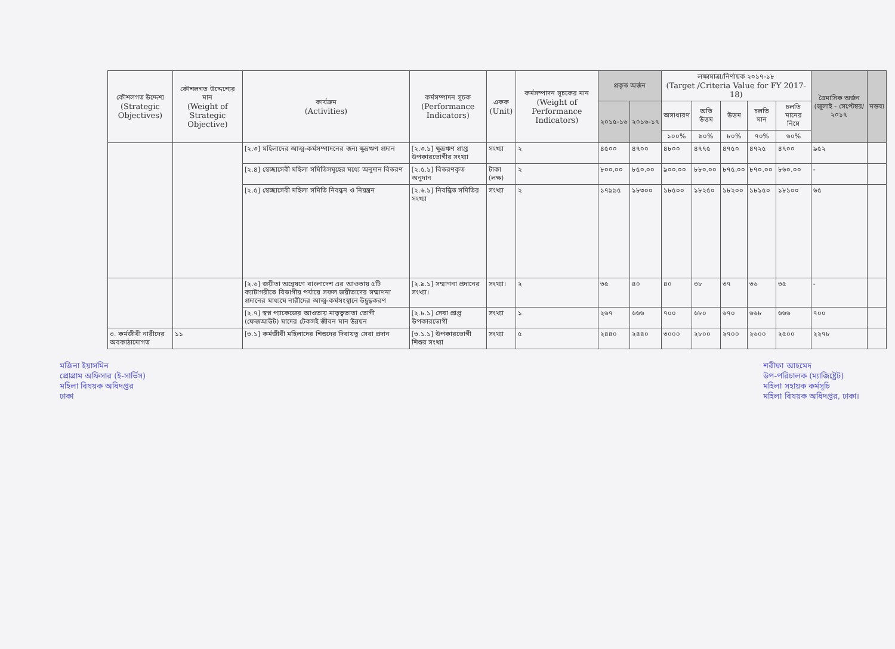| কৌশলগত উদ্দেশ্য (Strategic Objectives) | কৌশলগত উদ্দেশ্যের মান (Weight of Strategic Objective) | কার্যক্রম (Activities) | কর্মসম্পাদন সূচক (Performance Indicators) | একক (Unit) | কর্মসম্পাদন সূচকের মান (Weight of Performance Indicators) | প্রকৃত অর্জন | | লক্ষ্যমাত্রা/নির্ণায়ক ২০১৭-১৮ (Target /Criteria Value for FY 2017-18) | | | | | ত্রৈমাসিক অর্জন (জুলাই - সেপ্টেম্বর/২০১৭ | মন্তব্য |
| --- | --- | --- | --- | --- | --- | --- | --- | --- | --- | --- | --- | --- | --- | --- |
| | | | | | | ২০১৫-১৬ | ২০১৬-১৭ | অসাধারণ | অতি উত্তম | উত্তম | চলতি মান | চলতি মানের নিম্নে | | |
| | | | | | | | | ১০০% | ৯০% | ৮০% | ৭০% | ৬০% | | |
| | | [২.৩] মহিলাদের আত্ম-কর্মসম্পাদনের জন্য ক্ষুদ্রঋণ প্রদান | [২.৩.১] ক্ষুদ্রঋণ প্রাপ্ত উপকারভোগীর সংখ্যা | সংখ্যা | ২ | ৪৫০০ | ৪৭০০ | ৪৮০০ | ৪৭৭৫ | ৪৭৫০ | ৪৭২৫ | ৪৭০০ | ৯৫২ | |
| | | [২.৪] স্বেচ্ছাসেবী মহিলা সমিতিসমূহের মধ্যে অনুদান বিতরণ | [২.৫.১] বিতরণকৃত অনুদান | টাকা (লক্ষ) | ২ | ৮০০.০০ | ৮৫০.০০ | ৯০০.০০ | ৮৮০.০০ | ৮৭৫.০০ | ৮৭০.০০ | ৮৬০.০০ | - | |
| | | [২.৫] স্বেচ্ছাসেবী মহিলা সমিতি নিবন্ধন ও নিয়ন্ত্রন | [২.৬.১] নিবন্ধিত সমিতির সংখ্যা | সংখ্যা | ২ | ১৭৯৯৫ | ১৮৩০০ | ১৮৫০০ | ১৮২৫০ | ১৮২০০ | ১৮১৫০ | ১৮১০০ | ৬৫ | |
| | | [২.৬] জয়ীতা অন্বেষণে বাংলাদেশ এর আওতায় ৫টি ক্যাটাগরীতে বিভাগীয় পর্যায়ে সফল জয়ীতাদের সম্মাণনা প্রদানের মাধ্যমে নারীদের আত্ম-কর্মসংস্থানে উদ্বুদ্ধকরণ | [২.৯.১] সম্মাণনা প্রদানের সংখ্যা। | সংখ্যা। | ২ | ৩৫ | ৪০ | ৪০ | ৩৮ | ৩৭ | ৩৬ | ৩৫ | - | |
| | | [২.৭] স্বপ্ন প্যাকেজের আওতায় মাতৃত্বভাতা ভোগী (ফেজআউট) মাদের টেকসই জীবন মান উন্নয়ন | [২.৮.১] সেবা প্রাপ্ত উপকারভোগী | সংখ্যা | ১ | ২৬৭ | ৬৬৬ | ৭০০ | ৬৮০ | ৬৭০ | ৬৬৮ | ৬৬৬ | ৭০০ | |
| ৩. কর্মজীবী নারীদের অবকাঠামোগত | ১১ | [৩.১] কর্মজীবী মহিলাদের শিশুদের দিবাযত্ন সেবা প্রদান | [৩.১.১] উপকারভোগী শিশুর সংখ্যা | সংখ্যা | ৫ | ২৪৪০ | ২৪৪০ | ৩০০০ | ২৮০০ | ২৭০০ | ২৬০০ | ২৫০০ | ২২৭৮ | |
মজিনা ইয়াসমিন
প্রোগ্রাম অফিসার (ই-সার্ভিস)
মহিলা বিষয়ক অধিদপ্তর
ঢাকা
শরীফা আহমেদ
উপ-পরিচালক (ম্যাজিষ্ট্রেট)
মহিলা সহায়ক কর্মসূচি
মহিলা বিষয়ক অধিদপ্তর, ঢাকা।